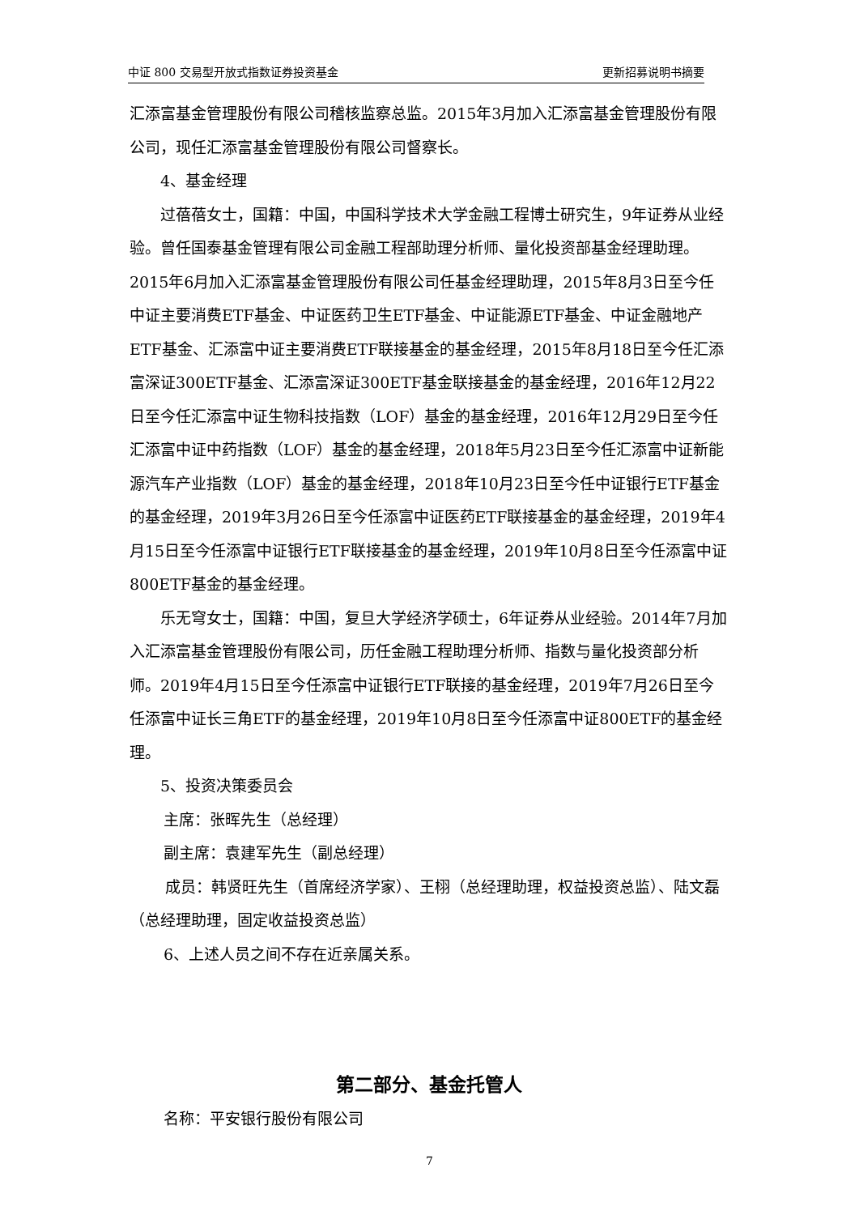中证 800 交易型开放式指数证券投资基金 更新招募说明书摘要
汇添富基金管理股份有限公司稽核监察总监。2015年3月加入汇添富基金管理股份有限公司，现任汇添富基金管理股份有限公司督察长。
4、基金经理
过蓓蓓女士，国籍：中国，中国科学技术大学金融工程博士研究生，9年证券从业经验。曾任国泰基金管理有限公司金融工程部助理分析师、量化投资部基金经理助理。2015年6月加入汇添富基金管理股份有限公司任基金经理助理，2015年8月3日至今任中证主要消费ETF基金、中证医药卫生ETF基金、中证能源ETF基金、中证金融地产ETF基金、汇添富中证主要消费ETF联接基金的基金经理，2015年8月18日至今任汇添富深证300ETF基金、汇添富深证300ETF基金联接基金的基金经理，2016年12月22日至今任汇添富中证生物科技指数（LOF）基金的基金经理，2016年12月29日至今任汇添富中证中药指数（LOF）基金的基金经理，2018年5月23日至今任汇添富中证新能源汽车产业指数（LOF）基金的基金经理，2018年10月23日至今任中证银行ETF基金的基金经理，2019年3月26日至今任添富中证医药ETF联接基金的基金经理，2019年4月15日至今任添富中证银行ETF联接基金的基金经理，2019年10月8日至今任添富中证800ETF基金的基金经理。
乐无穹女士，国籍：中国，复旦大学经济学硕士，6年证券从业经验。2014年7月加入汇添富基金管理股份有限公司，历任金融工程助理分析师、指数与量化投资部分析师。2019年4月15日至今任添富中证银行ETF联接的基金经理，2019年7月26日至今任添富中证长三角ETF的基金经理，2019年10月8日至今任添富中证800ETF的基金经理。
5、投资决策委员会
主席：张晖先生（总经理）
副主席：袁建军先生（副总经理）
成员：韩贤旺先生（首席经济学家）、王栩（总经理助理，权益投资总监）、陆文磊（总经理助理，固定收益投资总监）
6、上述人员之间不存在近亲属关系。
第二部分、基金托管人
名称：平安银行股份有限公司
7